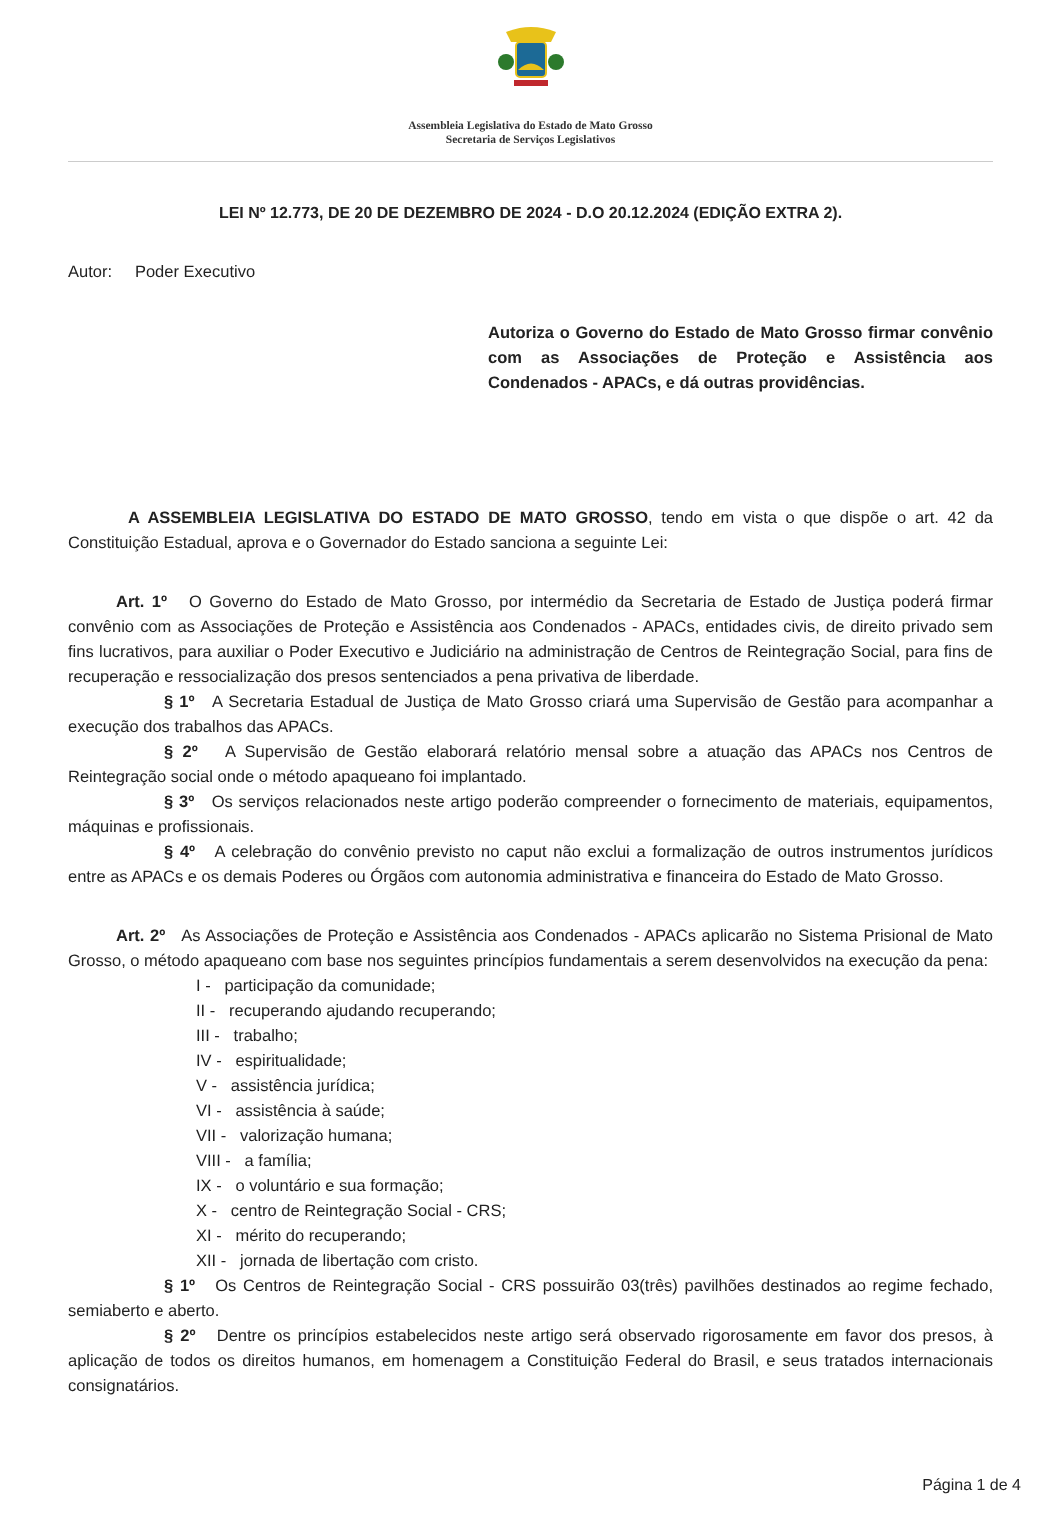Assembleia Legislativa do Estado de Mato Grosso
Secretaria de Serviços Legislativos
LEI Nº 12.773, DE 20 DE DEZEMBRO DE 2024 - D.O 20.12.2024 (EDIÇÃO EXTRA 2).
Autor: Poder Executivo
Autoriza o Governo do Estado de Mato Grosso firmar convênio com as Associações de Proteção e Assistência aos Condenados - APACs, e dá outras providências.
A ASSEMBLEIA LEGISLATIVA DO ESTADO DE MATO GROSSO, tendo em vista o que dispõe o art. 42 da Constituição Estadual, aprova e o Governador do Estado sanciona a seguinte Lei:
Art. 1º O Governo do Estado de Mato Grosso, por intermédio da Secretaria de Estado de Justiça poderá firmar convênio com as Associações de Proteção e Assistência aos Condenados - APACs, entidades civis, de direito privado sem fins lucrativos, para auxiliar o Poder Executivo e Judiciário na administração de Centros de Reintegração Social, para fins de recuperação e ressocialização dos presos sentenciados a pena privativa de liberdade.
§ 1º A Secretaria Estadual de Justiça de Mato Grosso criará uma Supervisão de Gestão para acompanhar a execução dos trabalhos das APACs.
§ 2º A Supervisão de Gestão elaborará relatório mensal sobre a atuação das APACs nos Centros de Reintegração social onde o método apaqueano foi implantado.
§ 3º Os serviços relacionados neste artigo poderão compreender o fornecimento de materiais, equipamentos, máquinas e profissionais.
§ 4º A celebração do convênio previsto no caput não exclui a formalização de outros instrumentos jurídicos entre as APACs e os demais Poderes ou Órgãos com autonomia administrativa e financeira do Estado de Mato Grosso.
Art. 2º As Associações de Proteção e Assistência aos Condenados - APACs aplicarão no Sistema Prisional de Mato Grosso, o método apaqueano com base nos seguintes princípios fundamentais a serem desenvolvidos na execução da pena:
I - participação da comunidade;
II - recuperando ajudando recuperando;
III - trabalho;
IV - espiritualidade;
V - assistência jurídica;
VI - assistência à saúde;
VII - valorização humana;
VIII - a família;
IX - o voluntário e sua formação;
X - centro de Reintegração Social - CRS;
XI - mérito do recuperando;
XII - jornada de libertação com cristo.
§ 1º Os Centros de Reintegração Social - CRS possuirão 03(três) pavilhões destinados ao regime fechado, semiaberto e aberto.
§ 2º Dentre os princípios estabelecidos neste artigo será observado rigorosamente em favor dos presos, à aplicação de todos os direitos humanos, em homenagem a Constituição Federal do Brasil, e seus tratados internacionais consignatários.
Página 1 de 4